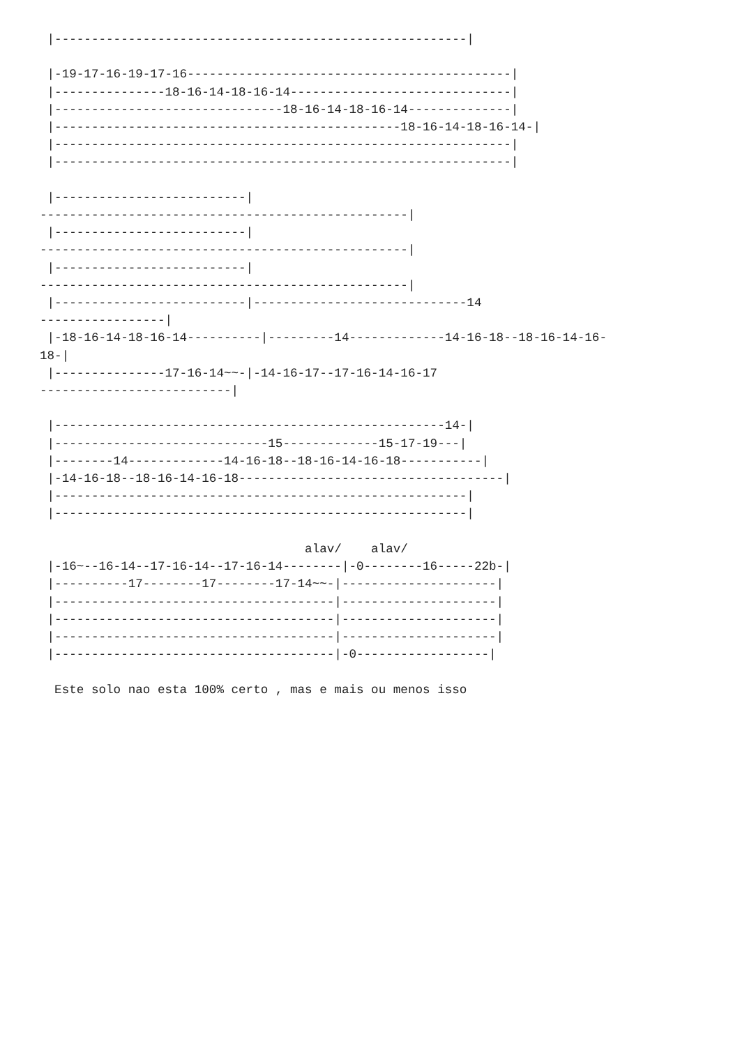|--------------------------------------------------------|

 |-19-17-16-19-17-16--------------------------------------------|
 |---------------18-16-14-18-16-14------------------------------|
 |-------------------------------18-16-14-18-16-14--------------|
 |-----------------------------------------------18-16-14-18-16-14-|
 |--------------------------------------------------------------|
 |--------------------------------------------------------------|

 |--------------------------|
--------------------------------------------------|
 |--------------------------|
--------------------------------------------------|
 |--------------------------|
--------------------------------------------------|
 |--------------------------|-----------------------------14
-----------------|
 |-18-16-14-18-16-14----------|---------14-------------14-16-18--18-16-14-16-
18-|
 |---------------17-16-14~~-|-14-16-17--17-16-14-16-17
--------------------------|

 |-----------------------------------------------------14-|
 |-----------------------------15-------------15-17-19---|
 |--------14-------------14-16-18--18-16-14-16-18-----------|
 |-14-16-18--18-16-14-16-18------------------------------------|
 |--------------------------------------------------------|
 |--------------------------------------------------------|

                                    alav/    alav/
 |-16~--16-14--17-16-14--17-16-14--------|-0--------16-----22b-|
 |----------17--------17--------17-14~~-|---------------------|
 |--------------------------------------|---------------------|
 |--------------------------------------|---------------------|
 |--------------------------------------|---------------------|
 |--------------------------------------|-0------------------|

  Este solo nao esta 100% certo , mas e mais ou menos isso